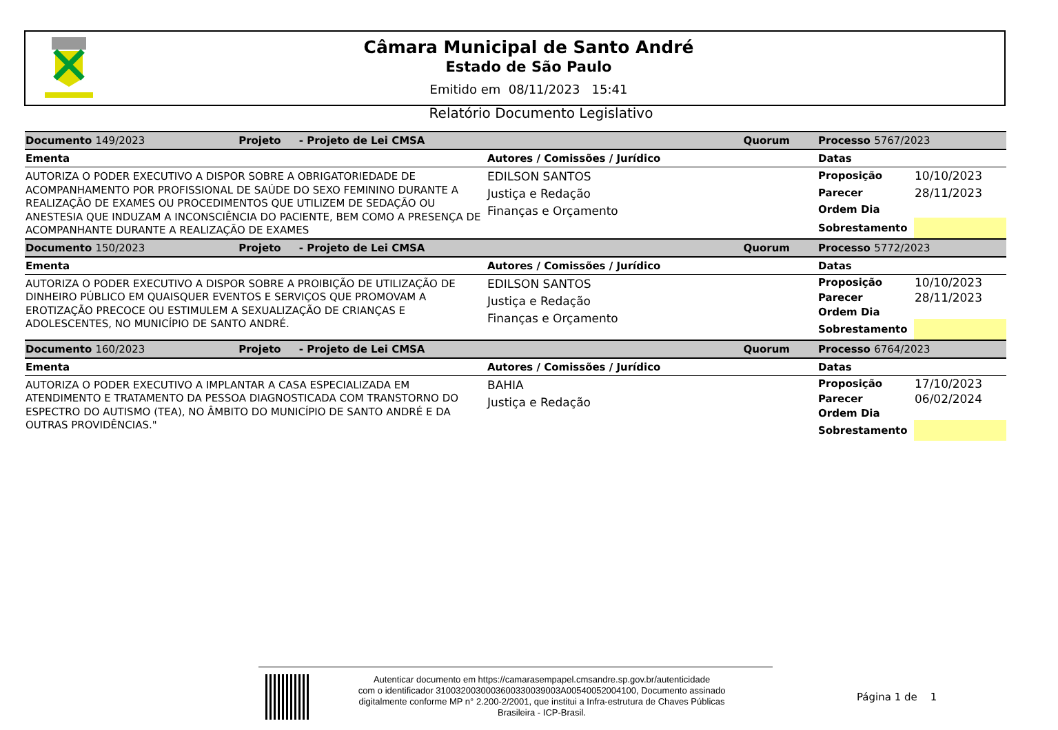Câmara Municipal de Santo André
Estado de São Paulo
Emitido em 08/11/2023 15:41
Relatório Documento Legislativo
| Documento 149/2023 Projeto - Projeto de Lei CMSA | Quorum | Processo 5767/2023 | |
| Ementa | Autores / Comissões / Jurídico | Datas | |
| AUTORIZA O PODER EXECUTIVO A DISPOR SOBRE A OBRIGATORIEDADE DE ACOMPANHAMENTO POR PROFISSIONAL DE SAÚDE DO SEXO FEMININO DURANTE A REALIZAÇÃO DE EXAMES OU PROCEDIMENTOS QUE UTILIZEM DE SEDAÇÃO OU ANESTESIA QUE INDUZAM A INCONSCIÊNCIA DO PACIENTE, BEM COMO A PRESENÇA DE ACOMPANHANTE DURANTE A REALIZAÇÃO DE EXAMES | EDILSON SANTOS Justiça e Redação Finanças e Orçamento | Proposição | 10/10/2023 |
| | | Parecer | 28/11/2023 |
| | | Ordem Dia | |
| | | Sobrestamento | |
| Documento 150/2023 Projeto - Projeto de Lei CMSA | Quorum | Processo 5772/2023 | |
| Ementa | Autores / Comissões / Jurídico | Datas | |
| AUTORIZA O PODER EXECUTIVO A DISPOR SOBRE A PROIBIÇÃO DE UTILIZAÇÃO DE DINHEIRO PÚBLICO EM QUAISQUER EVENTOS E SERVIÇOS QUE PROMOVAM A EROTIZAÇÃO PRECOCE OU ESTIMULEM A SEXUALIZAÇÃO DE CRIANÇAS E ADOLESCENTES, NO MUNICÍPIO DE SANTO ANDRÉ. | EDILSON SANTOS Justiça e Redação Finanças e Orçamento | Proposição | 10/10/2023 |
| | | Parecer | 28/11/2023 |
| | | Ordem Dia | |
| | | Sobrestamento | |
| Documento 160/2023 Projeto - Projeto de Lei CMSA | Quorum | Processo 6764/2023 | |
| Ementa | Autores / Comissões / Jurídico | Datas | |
| AUTORIZA O PODER EXECUTIVO A IMPLANTAR A CASA ESPECIALIZADA EM ATENDIMENTO E TRATAMENTO DA PESSOA DIAGNOSTICADA COM TRANSTORNO DO ESPECTRO DO AUTISMO (TEA), NO ÂMBITO DO MUNICÍPIO DE SANTO ANDRÉ E DA OUTRAS PROVIDÊNCIAS." | BAHIA Justiça e Redação | Proposição | 17/10/2023 |
| | | Parecer | 06/02/2024 |
| | | Ordem Dia | |
| | | Sobrestamento | |
Autenticar documento em https://camarasempapel.cmsandre.sp.gov.br/autenticidade
com o identificador 3100320030003600330039003A00540052004100, Documento assinado
digitalmente conforme MP n° 2.200-2/2001, que institui a Infra-estrutura de Chaves Públicas
Brasileira - ICP-Brasil.
Página 1 de 1